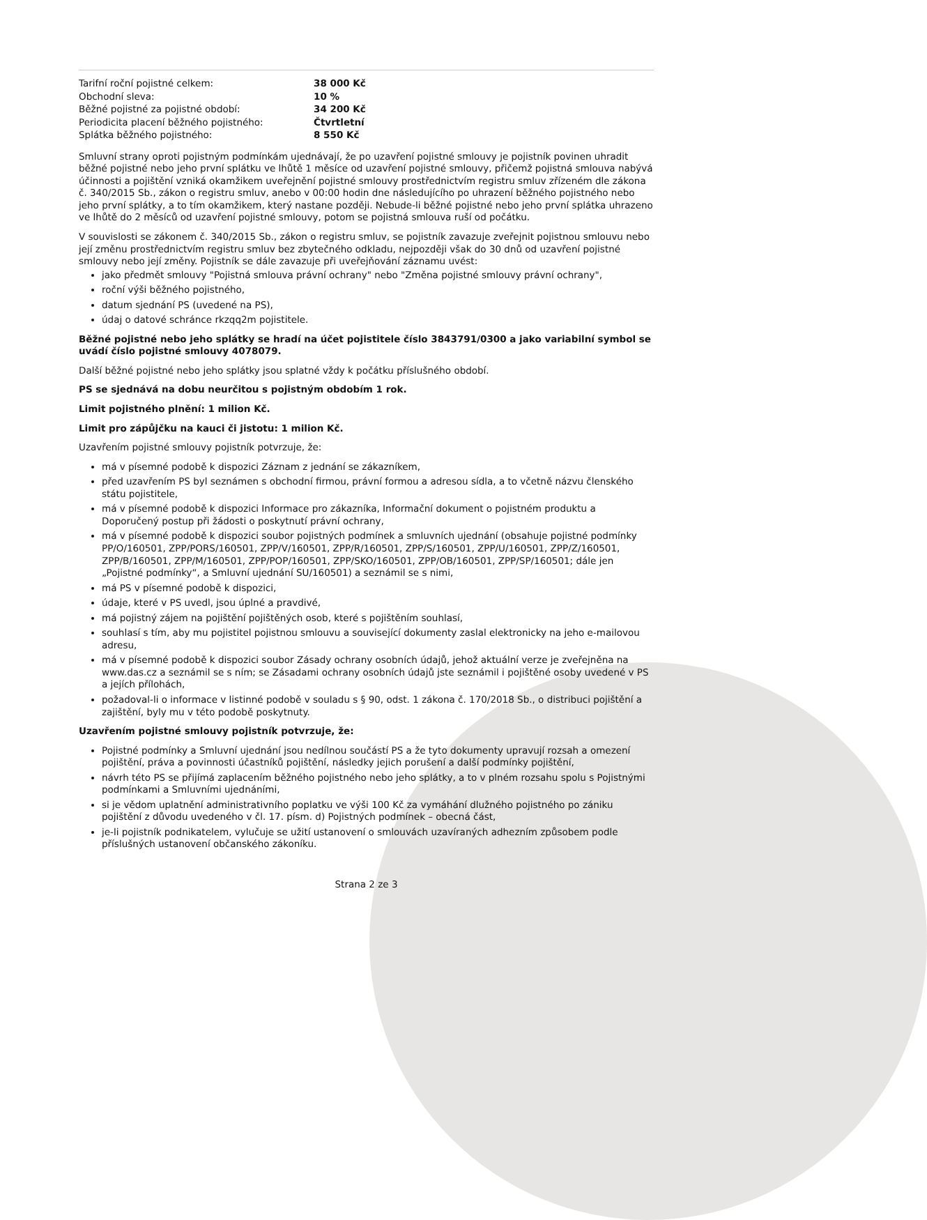| Tarifní roční pojistné celkem: | 38 000 Kč |
| Obchodní sleva: | 10 % |
| Běžné pojistné za pojistné období: | 34 200 Kč |
| Periodicita placení běžného pojistného: | Čtvrtletní |
| Splátka běžného pojistného: | 8 550 Kč |
Smluvní strany oproti pojistným podmínkám ujednávají, že po uzavření pojistné smlouvy je pojistník povinen uhradit běžné pojistné nebo jeho první splátku ve lhůtě 1 měsíce od uzavření pojistné smlouvy, přičemž pojistná smlouva nabývá účinnosti a pojištění vzniká okamžikem uveřejnění pojistné smlouvy prostřednictvím registru smluv zřízeném dle zákona č. 340/2015 Sb., zákon o registru smluv, anebo v 00:00 hodin dne následujícího po uhrazení běžného pojistného nebo jeho první splátky, a to tím okamžikem, který nastane později. Nebude-li běžné pojistné nebo jeho první splátka uhrazeno ve lhůtě do 2 měsíců od uzavření pojistné smlouvy, potom se pojistná smlouva ruší od počátku.
V souvislosti se zákonem č. 340/2015 Sb., zákon o registru smluv, se pojistník zavazuje zveřejnit pojistnou smlouvu nebo její změnu prostřednictvím registru smluv bez zbytečného odkladu, nejpozději však do 30 dnů od uzavření pojistné smlouvy nebo její změny. Pojistník se dále zavazuje při uveřejňování záznamu uvést:
jako předmět smlouvy "Pojistná smlouva právní ochrany" nebo "Změna pojistné smlouvy právní ochrany",
roční výši běžného pojistného,
datum sjednání PS (uvedené na PS),
údaj o datové schránce rkzqq2m pojistitele.
Běžné pojistné nebo jeho splátky se hradí na účet pojistitele číslo 3843791/0300 a jako variabilní symbol se uvádí číslo pojistné smlouvy 4078079.
Další běžné pojistné nebo jeho splátky jsou splatné vždy k počátku příslušného období.
PS se sjednává na dobu neurčitou s pojistným obdobím 1 rok.
Limit pojistného plnění: 1 milion Kč.
Limit pro zápůjčku na kauci či jistotu: 1 milion Kč.
Uzavřením pojistné smlouvy pojistník potvrzuje, že:
má v písemné podobě k dispozici Záznam z jednání se zákazníkem,
před uzavřením PS byl seznámen s obchodní firmou, právní formou a adresou sídla, a to včetně názvu členského státu pojistitele,
má v písemné podobě k dispozici Informace pro zákazníka, Informační dokument o pojistném produktu a Doporučený postup při žádosti o poskytnutí právní ochrany,
má v písemné podobě k dispozici soubor pojistných podmínek a smluvních ujednání (obsahuje pojistné podmínky PP/O/160501, ZPP/PORS/160501, ZPP/V/160501, ZPP/R/160501, ZPP/S/160501, ZPP/U/160501, ZPP/Z/160501, ZPP/B/160501, ZPP/M/160501, ZPP/POP/160501, ZPP/SKO/160501, ZPP/OB/160501, ZPP/SP/160501; dále jen „Pojistné podmínky“, a Smluvní ujednání SU/160501) a seznámil se s nimi,
má PS v písemné podobě k dispozici,
údaje, které v PS uvedl, jsou úplné a pravdivé,
má pojistný zájem na pojištění pojištěných osob, které s pojištěním souhlasí,
souhlasí s tím, aby mu pojistitel pojistnou smlouvu a související dokumenty zaslal elektronicky na jeho e-mailovou adresu,
má v písemné podobě k dispozici soubor Zásady ochrany osobních údajů, jehož aktuální verze je zveřejněna na www.das.cz a seznámil se s ním; se Zásadami ochrany osobních údajů jste seznámil i pojištěné osoby uvedené v PS a jejích přílohách,
požadoval-li o informace v listinné podobě v souladu s § 90, odst. 1 zákona č. 170/2018 Sb., o distribuci pojištění a zajištění, byly mu v této podobě poskytnuty.
Uzavřením pojistné smlouvy pojistník potvrzuje, že:
Pojistné podmínky a Smluvní ujednání jsou nedílnou součástí PS a že tyto dokumenty upravují rozsah a omezení pojištění, práva a povinnosti účastníků pojištění, následky jejich porušení a další podmínky pojištění,
návrh této PS se přijímá zaplacením běžného pojistného nebo jeho splátky, a to v plném rozsahu spolu s Pojistnými podmínkami a Smluvními ujednáními,
si je vědom uplatnění administrativního poplatku ve výši 100 Kč za vymáhání dlužného pojistného po zániku pojištění z důvodu uvedeného v čl. 17. písm. d) Pojistných podmínek – obecná část,
je-li pojistník podnikatelem, vylučuje se užití ustanovení o smlouvách uzavíraných adhezním způsobem podle příslušných ustanovení občanského zákoníku.
Strana 2 ze 3